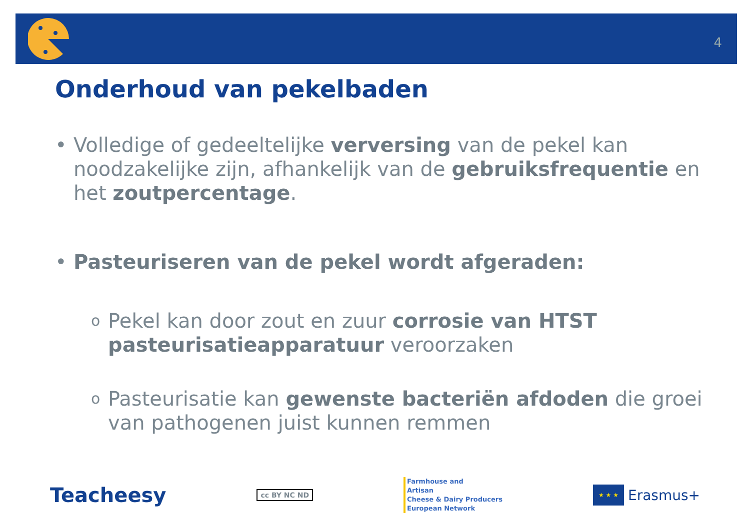4
Onderhoud van pekelbaden
• Volledige of gedeeltelijke verversing van de pekel kan noodzakelijke zijn, afhankelijk van de gebruiksfrequentie en het zoutpercentage.
• Pasteuriseren van de pekel wordt afgeraden:
o Pekel kan door zout en zuur corrosie van HTST pasteurisatieapparatuur veroorzaken
o Pasteurisatie kan gewenste bacteriën afdoden die groei van pathogenen juist kunnen remmen
Teacheesy
cc BY NC ND
Farmhouse and
Artisan
Cheese & Dairy Producers
European Network
★ ★ ★
Erasmus+